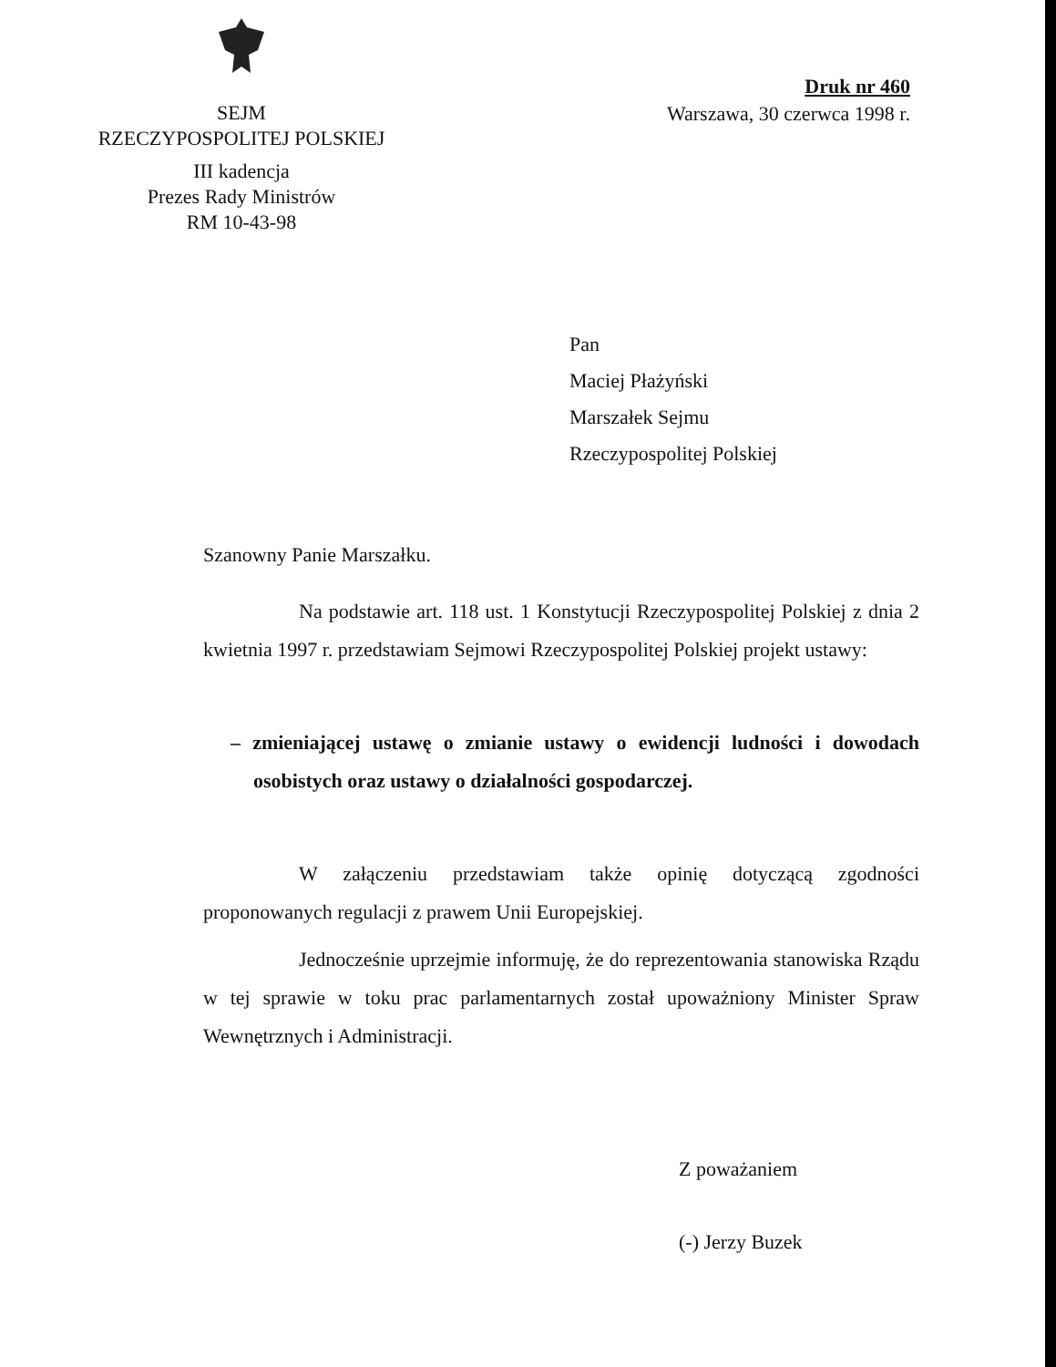SEJM
RZECZYPOSPOLITEJ POLSKIEJ
III kadencja
Prezes Rady Ministrów
RM 10-43-98
Druk nr 460
Warszawa, 30 czerwca 1998 r.
Pan
Maciej Płażyński
Marszałek Sejmu
Rzeczypospolitej Polskiej
Szanowny Panie Marszałku.
Na podstawie art. 118 ust. 1 Konstytucji Rzeczypospolitej Polskiej z dnia 2 kwietnia 1997 r. przedstawiam Sejmowi Rzeczypospolitej Polskiej projekt ustawy:
– zmieniającej ustawę o zmianie ustawy o ewidencji ludności i dowodach osobistych oraz ustawy o działalności gospodarczej.
W załączeniu przedstawiam także opinię dotyczącą zgodności proponowanych regulacji z prawem Unii Europejskiej.
Jednocześnie uprzejmie informuję, że do reprezentowania stanowiska Rządu w tej sprawie w toku prac parlamentarnych został upoważniony Minister Spraw Wewnętrznych i Administracji.
Z poważaniem
(-) Jerzy Buzek